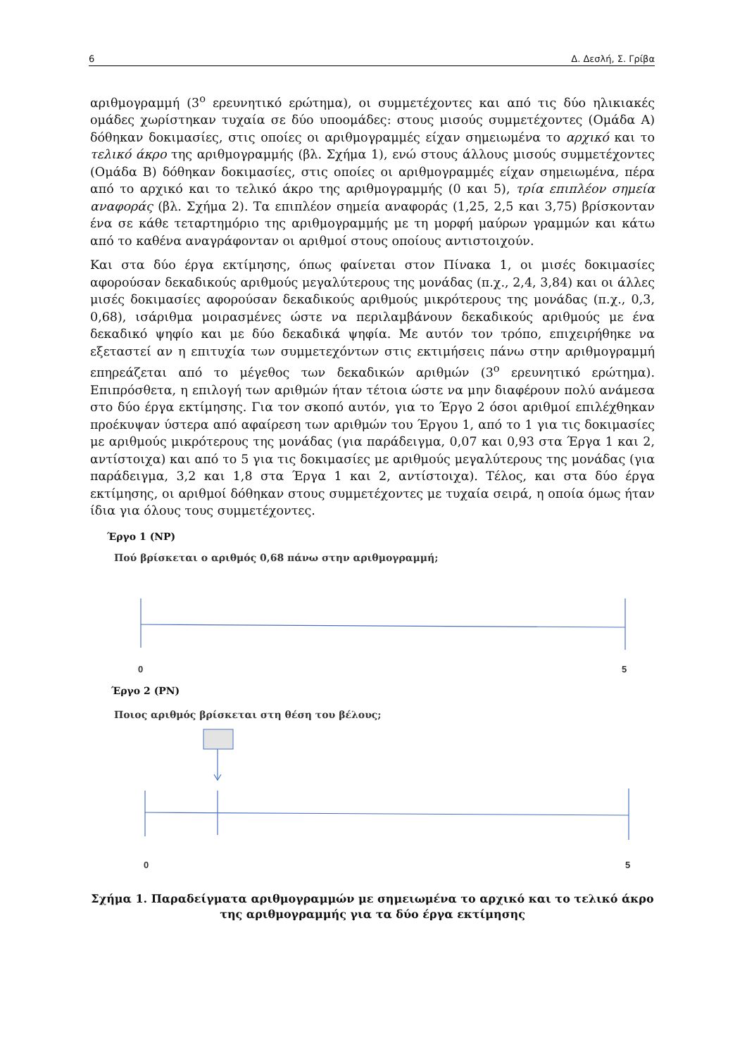6 Δ. Δεσλή, Σ. Γρίβα
αριθμογραμμή (3<sup>ο</sup> ερευνητικό ερώτημα), οι συμμετέχοντες και από τις δύο ηλικιακές ομάδες χωρίστηκαν τυχαία σε δύο υποομάδες: στους μισούς συμμετέχοντες (Ομάδα Α) δόθηκαν δοκιμασίες, στις οποίες οι αριθμογραμμές είχαν σημειωμένα το αρχικό και το τελικό άκρο της αριθμογραμμής (βλ. Σχήμα 1), ενώ στους άλλους μισούς συμμετέχοντες (Ομάδα Β) δόθηκαν δοκιμασίες, στις οποίες οι αριθμογραμμές είχαν σημειωμένα, πέρα από το αρχικό και το τελικό άκρο της αριθμογραμμής (0 και 5), τρία επιπλέον σημεία αναφοράς (βλ. Σχήμα 2). Τα επιπλέον σημεία αναφοράς (1,25, 2,5 και 3,75) βρίσκονταν ένα σε κάθε τεταρτημόριο της αριθμογραμμής με τη μορφή μαύρων γραμμών και κάτω από το καθένα αναγράφονταν οι αριθμοί στους οποίους αντιστοιχούν.
Και στα δύο έργα εκτίμησης, όπως φαίνεται στον Πίνακα 1, οι μισές δοκιμασίες αφορούσαν δεκαδικούς αριθμούς μεγαλύτερους της μονάδας (π.χ., 2,4, 3,84) και οι άλλες μισές δοκιμασίες αφορούσαν δεκαδικούς αριθμούς μικρότερους της μονάδας (π.χ., 0,3, 0,68), ισάριθμα μοιρασμένες ώστε να περιλαμβάνουν δεκαδικούς αριθμούς με ένα δεκαδικό ψηφίο και με δύο δεκαδικά ψηφία. Με αυτόν τον τρόπο, επιχειρήθηκε να εξεταστεί αν η επιτυχία των συμμετεχόντων στις εκτιμήσεις πάνω στην αριθμογραμμή επηρεάζεται από το μέγεθος των δεκαδικών αριθμών (3<sup>ο</sup> ερευνητικό ερώτημα). Επιπρόσθετα, η επιλογή των αριθμών ήταν τέτοια ώστε να μην διαφέρουν πολύ ανάμεσα στο δύο έργα εκτίμησης. Για τον σκοπό αυτόν, για το Έργο 2 όσοι αριθμοί επιλέχθηκαν προέκυψαν ύστερα από αφαίρεση των αριθμών του Έργου 1, από το 1 για τις δοκιμασίες με αριθμούς μικρότερους της μονάδας (για παράδειγμα, 0,07 και 0,93 στα Έργα 1 και 2, αντίστοιχα) και από το 5 για τις δοκιμασίες με αριθμούς μεγαλύτερους της μονάδας (για παράδειγμα, 3,2 και 1,8 στα Έργα 1 και 2, αντίστοιχα). Τέλος, και στα δύο έργα εκτίμησης, οι αριθμοί δόθηκαν στους συμμετέχοντες με τυχαία σειρά, η οποία όμως ήταν ίδια για όλους τους συμμετέχοντες.
Έργο 1 (NP)
Πού βρίσκεται ο αριθμός 0,68 πάνω στην αριθμογραμμή;
0
5
Έργο 2 (PN)
Ποιος αριθμός βρίσκεται στη θέση του βέλους;
0
5
Σχήμα 1. Παραδείγματα αριθμογραμμών με σημειωμένα το αρχικό και το τελικό άκρο της αριθμογραμμής για τα δύο έργα εκτίμησης